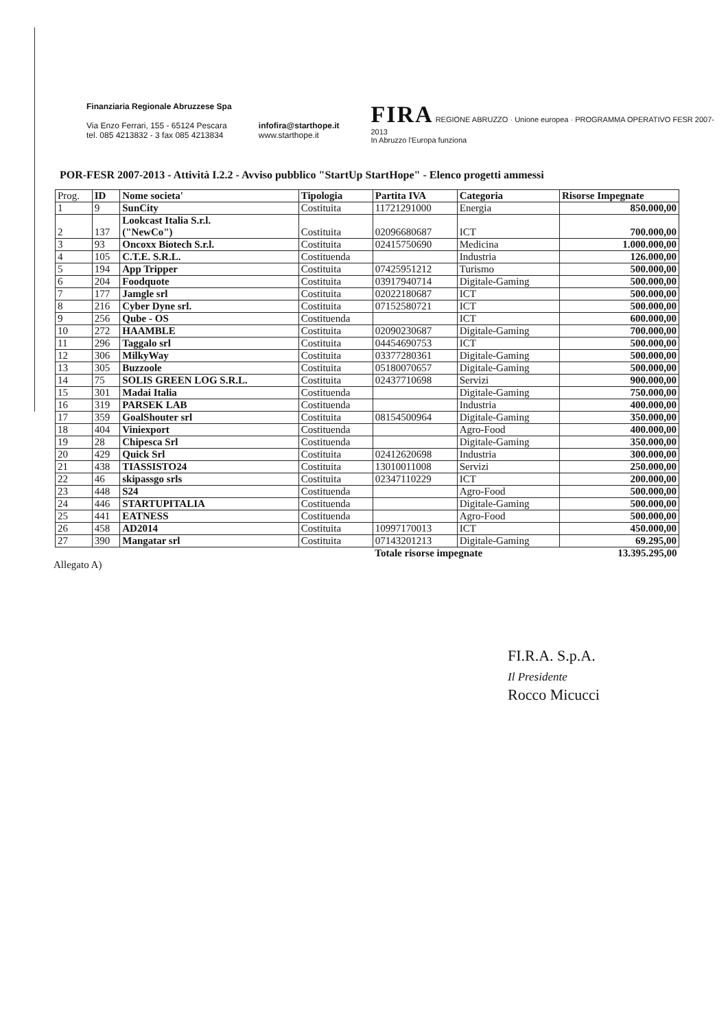Finanziaria Regionale Abruzzese Spa
Via Enzo Ferrari, 155 - 65124 Pescara
tel. 085 4213832 - 3 fax 085 4213834
infofira@starthope.it
www.starthope.it
FIRA REGIONE ABRUZZO · Unione europea · PROGRAMMA OPERATIVO FESR 2007-2013
In Abruzzo l'Europa funziona
POR-FESR 2007-2013 - Attività I.2.2 - Avviso pubblico "StartUp StartHope" - Elenco progetti ammessi
| Prog. | ID | Nome societa' | Tipologia | Partita IVA | Categoria | Risorse Impegnate |
| 1 | 9 | SunCity | Costituita | 11721291000 | Energia | 850.000,00 |
| 2 | 137 | Lookcast Italia S.r.l. ("NewCo") | Costituita | 02096680687 | ICT | 700.000,00 |
| 3 | 93 | Oncoxx Biotech S.r.l. | Costituita | 02415750690 | Medicina | 1.000.000,00 |
| 4 | 105 | C.T.E. S.R.L. | Costituenda | | Industria | 126.000,00 |
| 5 | 194 | App Tripper | Costituita | 07425951212 | Turismo | 500.000,00 |
| 6 | 204 | Foodquote | Costituita | 03917940714 | Digitale-Gaming | 500.000,00 |
| 7 | 177 | Jamgle srl | Costituita | 02022180687 | ICT | 500.000,00 |
| 8 | 216 | Cyber Dyne srl. | Costituita | 07152580721 | ICT | 500.000,00 |
| 9 | 256 | Qube - OS | Costituenda | | ICT | 600.000,00 |
| 10 | 272 | HAAMBLE | Costituita | 02090230687 | Digitale-Gaming | 700.000,00 |
| 11 | 296 | Taggalo srl | Costituita | 04454690753 | ICT | 500.000,00 |
| 12 | 306 | MilkyWay | Costituita | 03377280361 | Digitale-Gaming | 500.000,00 |
| 13 | 305 | Buzzoole | Costituita | 05180070657 | Digitale-Gaming | 500.000,00 |
| 14 | 75 | SOLIS GREEN LOG S.R.L. | Costituita | 02437710698 | Servizi | 900.000,00 |
| 15 | 301 | Madai Italia | Costituenda | | Digitale-Gaming | 750.000,00 |
| 16 | 319 | PARSEK LAB | Costituenda | | Industria | 400.000,00 |
| 17 | 359 | GoalShouter srl | Costituita | 08154500964 | Digitale-Gaming | 350.000,00 |
| 18 | 404 | Viniexport | Costituenda | | Agro-Food | 400.000,00 |
| 19 | 28 | Chipesca Srl | Costituenda | | Digitale-Gaming | 350.000,00 |
| 20 | 429 | Quick Srl | Costituita | 02412620698 | Industria | 300.000,00 |
| 21 | 438 | TIASSISTO24 | Costituita | 13010011008 | Servizi | 250.000,00 |
| 22 | 46 | skipassgo srls | Costituita | 02347110229 | ICT | 200.000,00 |
| 23 | 448 | S24 | Costituenda | | Agro-Food | 500.000,00 |
| 24 | 446 | STARTUPITALIA | Costituenda | | Digitale-Gaming | 500.000,00 |
| 25 | 441 | EATNESS | Costituenda | | Agro-Food | 500.000,00 |
| 26 | 458 | AD2014 | Costituita | 10997170013 | ICT | 450.000,00 |
| 27 | 390 | Mangatar srl | Costituita | 07143201213 | Digitale-Gaming | 69.295,00 |
| | | | | Totale risorse impegnate | | 13.395.295,00 |
Allegato A)
FI.R.A. S.p.A.
Il Presidente
Rocco Micucci